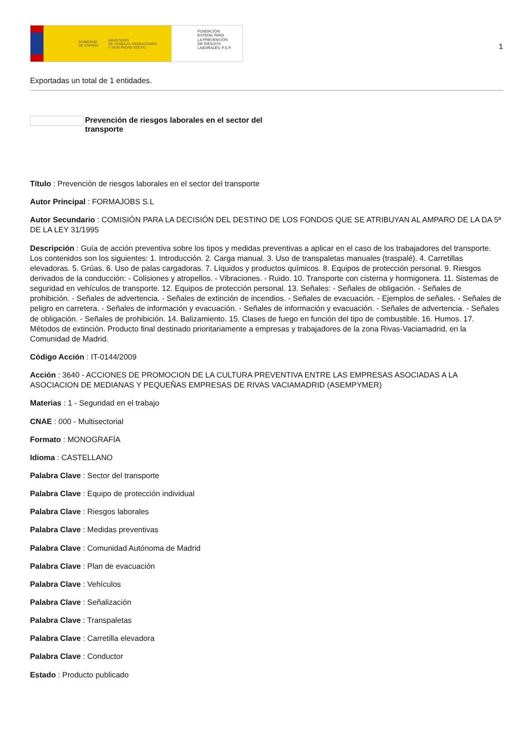GOBIERNO
DE ESPAÑA MINISTERIO
DE TRABAJO, MIGRACIONES
Y SEGURIDAD SOCIAL
FUNDACIÓN
ESTATAL PARA
LA PREVENCIÓN
DE RIESGOS
LABORALES, F.S.P.
1
Exportadas un total de 1 entidades.
Prevención de riesgos laborales en el sector del
transporte
Título : Prevención de riesgos laborales en el sector del transporte
Autor Principal : FORMAJOBS S.L
Autor Secundario : COMISIÓN PARA LA DECISIÓN DEL DESTINO DE LOS FONDOS QUE SE ATRIBUYAN AL AMPARO DE LA DA 5ª DE LA LEY 31/1995
Descripción : Guía de acción preventiva sobre los tipos y medidas preventivas a aplicar en el caso de los trabajadores del transporte. Los contenidos son los siguientes: 1. Introducción. 2. Carga manual. 3. Uso de transpaletas manuales (traspalé). 4. Carretillas elevadoras. 5. Grúas. 6. Uso de palas cargadoras. 7. Líquidos y productos químicos. 8. Equipos de protección personal. 9. Riesgos derivados de la conducción: - Colisiones y atropellos. - Vibraciones. - Ruido. 10. Transporte con cisterna y hormigonera. 11. Sistemas de seguridad en vehículos de transporte. 12. Equipos de protección personal. 13. Señales: - Señales de obligación. - Señales de prohibición. - Señales de advertencia. - Señales de extinción de incendios. - Señales de evacuación. - Ejemplos de señales. - Señales de peligro en carretera. - Señales de información y evacuación. - Señales de información y evacuación. - Señales de advertencia. - Señales de obligación. - Señales de prohibición. 14. Balizamiento. 15. Clases de fuego en función del tipo de combustible. 16. Humos. 17. Métodos de extinción. Producto final destinado prioritariamente a empresas y trabajadores de la zona Rivas-Vaciamadrid, en la Comunidad de Madrid.
Código Acción : IT-0144/2009
Acción : 3640 - ACCIONES DE PROMOCION DE LA CULTURA PREVENTIVA ENTRE LAS EMPRESAS ASOCIADAS A LA ASOCIACION DE MEDIANAS Y PEQUEÑAS EMPRESAS DE RIVAS VACIAMADRID (ASEMPYMER)
Materias : 1 - Seguridad en el trabajo
CNAE : 000 - Multisectorial
Formato : MONOGRAFÍA
Idioma : CASTELLANO
Palabra Clave : Sector del transporte
Palabra Clave : Equipo de protección individual
Palabra Clave : Riesgos laborales
Palabra Clave : Medidas preventivas
Palabra Clave : Comunidad Autónoma de Madrid
Palabra Clave : Plan de evacuación
Palabra Clave : Vehículos
Palabra Clave : Señalización
Palabra Clave : Transpaletas
Palabra Clave : Carretilla elevadora
Palabra Clave : Conductor
Estado : Producto publicado